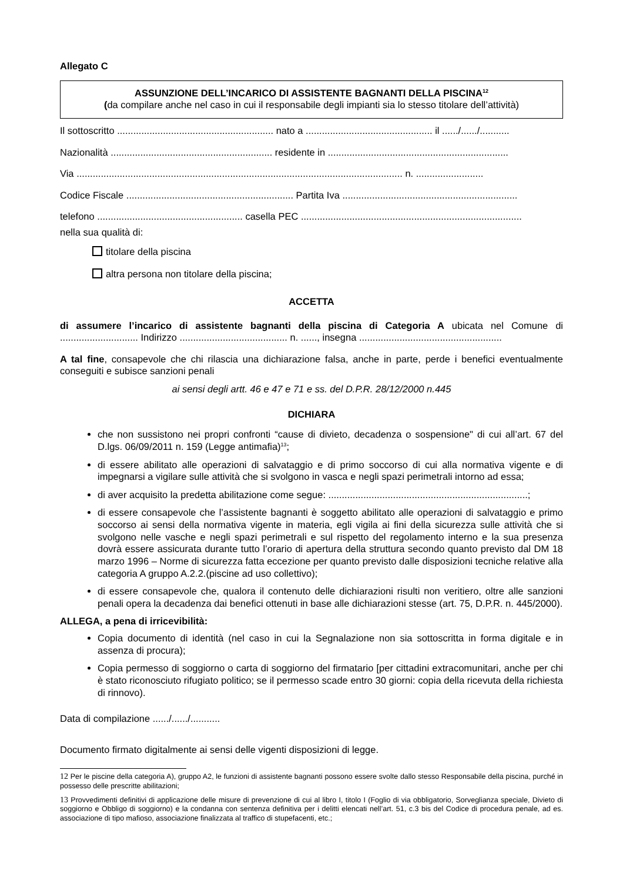Allegato C
ASSUNZIONE DELL’INCARICO DI ASSISTENTE BAGNANTI DELLA PISCINA<sup>12</sup>
(da compilare anche nel caso in cui il responsabile degli impianti sia lo stesso titolare dell’attività)
Il sottoscritto .......................................................... nato a ............................................... il ....../....../...........
Nazionalità ............................................................ residente in ...................................................................
Via ......................................................................................................................... n. .........................
Codice Fiscale .............................................................. Partita Iva .................................................................
telefono ...................................................... casella PEC ..................................................................................
nella sua qualità di:
titolare della piscina
altra persona non titolare della piscina;
ACCETTA
di assumere l’incarico di assistente bagnanti della piscina di Categoria A ubicata nel Comune di ............................. Indirizzo ........................................ n. ......, insegna .....................................................
A tal fine, consapevole che chi rilascia una dichiarazione falsa, anche in parte, perde i benefici eventualmente conseguiti e subisce sanzioni penali
ai sensi degli artt. 46 e 47 e 71 e ss. del D.P.R. 28/12/2000 n.445
DICHIARA
che non sussistono nei propri confronti “cause di divieto, decadenza o sospensione" di cui all’art. 67 del D.lgs. 06/09/2011 n. 159 (Legge antimafia)<sup>13</sup>;
di essere abilitato alle operazioni di salvataggio e di primo soccorso di cui alla normativa vigente e di impegnarsi a vigilare sulle attività che si svolgono in vasca e negli spazi perimetrali intorno ad essa;
di aver acquisito la predetta abilitazione come segue: ..........................................................................;
di essere consapevole che l’assistente bagnanti è soggetto abilitato alle operazioni di salvataggio e primo soccorso ai sensi della normativa vigente in materia, egli vigila ai fini della sicurezza sulle attività che si svolgono nelle vasche e negli spazi perimetrali e sul rispetto del regolamento interno e la sua presenza dovrà essere assicurata durante tutto l’orario di apertura della struttura secondo quanto previsto dal DM 18 marzo 1996 – Norme di sicurezza fatta eccezione per quanto previsto dalle disposizioni tecniche relative alla categoria A gruppo A.2.2.(piscine ad uso collettivo);
di essere consapevole che, qualora il contenuto delle dichiarazioni risulti non veritiero, oltre alle sanzioni penali opera la decadenza dai benefici ottenuti in base alle dichiarazioni stesse (art. 75, D.P.R. n. 445/2000).
ALLEGA, a pena di irricevibilità:
Copia documento di identità (nel caso in cui la Segnalazione non sia sottoscritta in forma digitale e in assenza di procura);
Copia permesso di soggiorno o carta di soggiorno del firmatario [per cittadini extracomunitari, anche per chi è stato riconosciuto rifugiato politico; se il permesso scade entro 30 giorni: copia della ricevuta della richiesta di rinnovo).
Data di compilazione ....../....../...........
Documento firmato digitalmente ai sensi delle vigenti disposizioni di legge.
12 Per le piscine della categoria A), gruppo A2, le funzioni di assistente bagnanti possono essere svolte dallo stesso Responsabile della piscina, purché in possesso delle prescritte abilitazioni;
13 Provvedimenti definitivi di applicazione delle misure di prevenzione di cui al libro I, titolo I (Foglio di via obbligatorio, Sorveglianza speciale, Divieto di soggiorno e Obbligo di soggiorno) e la condanna con sentenza definitiva per i delitti elencati nell’art. 51, c.3 bis del Codice di procedura penale, ad es. associazione di tipo mafioso, associazione finalizzata al traffico di stupefacenti, etc.;